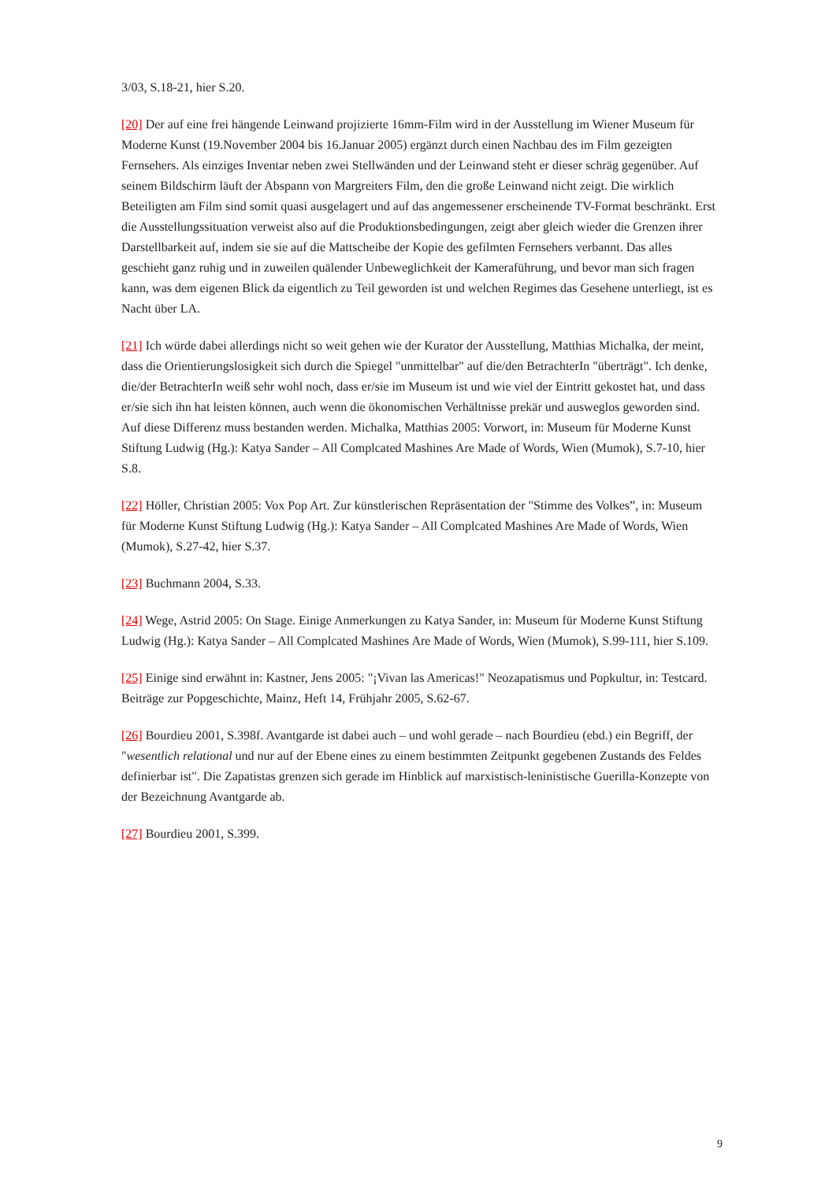3/03, S.18-21, hier S.20.
[20] Der auf eine frei hängende Leinwand projizierte 16mm-Film wird in der Ausstellung im Wiener Museum für Moderne Kunst (19.November 2004 bis 16.Januar 2005) ergänzt durch einen Nachbau des im Film gezeigten Fernsehers. Als einziges Inventar neben zwei Stellwänden und der Leinwand steht er dieser schräg gegenüber. Auf seinem Bildschirm läuft der Abspann von Margreiters Film, den die große Leinwand nicht zeigt. Die wirklich Beteiligten am Film sind somit quasi ausgelagert und auf das angemessener erscheinende TV-Format beschränkt. Erst die Ausstellungssituation verweist also auf die Produktionsbedingungen, zeigt aber gleich wieder die Grenzen ihrer Darstellbarkeit auf, indem sie sie auf die Mattscheibe der Kopie des gefilmten Fernsehers verbannt. Das alles geschieht ganz ruhig und in zuweilen quälender Unbeweglichkeit der Kameraführung, und bevor man sich fragen kann, was dem eigenen Blick da eigentlich zu Teil geworden ist und welchen Regimes das Gesehene unterliegt, ist es Nacht über LA.
[21] Ich würde dabei allerdings nicht so weit gehen wie der Kurator der Ausstellung, Matthias Michalka, der meint, dass die Orientierungslosigkeit sich durch die Spiegel "unmittelbar" auf die/den BetrachterIn "überträgt". Ich denke, die/der BetrachterIn weiß sehr wohl noch, dass er/sie im Museum ist und wie viel der Eintritt gekostet hat, und dass er/sie sich ihn hat leisten können, auch wenn die ökonomischen Verhältnisse prekär und ausweglos geworden sind. Auf diese Differenz muss bestanden werden. Michalka, Matthias 2005: Vorwort, in: Museum für Moderne Kunst Stiftung Ludwig (Hg.): Katya Sander – All Complcated Mashines Are Made of Words, Wien (Mumok), S.7-10, hier S.8.
[22] Höller, Christian 2005: Vox Pop Art. Zur künstlerischen Repräsentation der "Stimme des Volkes”, in: Museum für Moderne Kunst Stiftung Ludwig (Hg.): Katya Sander – All Complcated Mashines Are Made of Words, Wien (Mumok), S.27-42, hier S.37.
[23] Buchmann 2004, S.33.
[24] Wege, Astrid 2005: On Stage. Einige Anmerkungen zu Katya Sander, in: Museum für Moderne Kunst Stiftung Ludwig (Hg.): Katya Sander – All Complcated Mashines Are Made of Words, Wien (Mumok), S.99-111, hier S.109.
[25] Einige sind erwähnt in: Kastner, Jens 2005: "¡Vivan las Americas!" Neozapatismus und Popkultur, in: Testcard. Beiträge zur Popgeschichte, Mainz, Heft 14, Frühjahr 2005, S.62-67.
[26] Bourdieu 2001, S.398f. Avantgarde ist dabei auch – und wohl gerade – nach Bourdieu (ebd.) ein Begriff, der "wesentlich relational und nur auf der Ebene eines zu einem bestimmten Zeitpunkt gegebenen Zustands des Feldes definierbar ist". Die Zapatistas grenzen sich gerade im Hinblick auf marxistisch-leninistische Guerilla-Konzepte von der Bezeichnung Avantgarde ab.
[27] Bourdieu 2001, S.399.
9